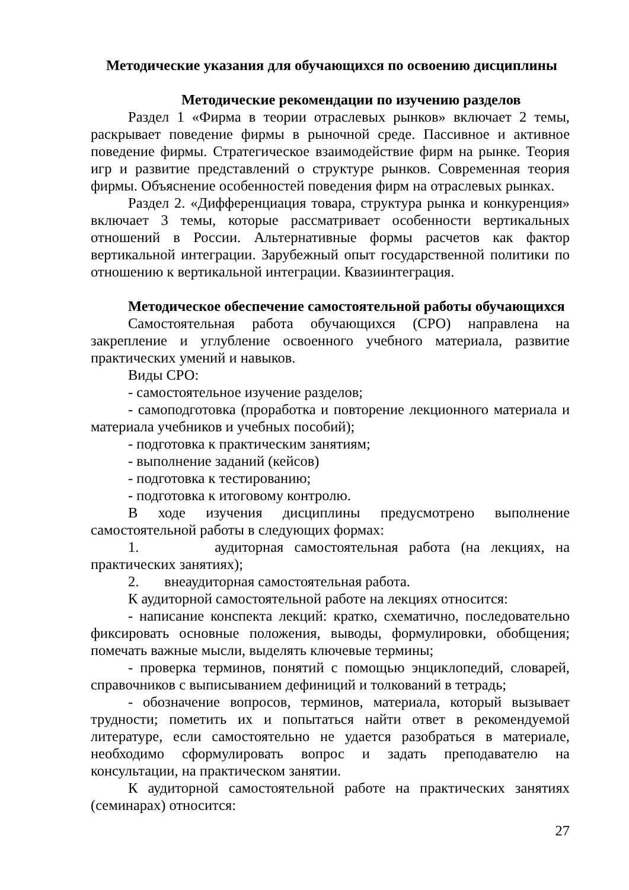Методические указания для обучающихся по освоению дисциплины
Методические рекомендации по изучению разделов
Раздел 1 «Фирма в теории отраслевых рынков» включает 2 темы, раскрывает поведение фирмы в рыночной среде. Пассивное и активное поведение фирмы. Стратегическое взаимодействие фирм на рынке. Теория игр и развитие представлений о структуре рынков. Современная теория фирмы. Объяснение особенностей поведения фирм на отраслевых рынках.
Раздел 2. «Дифференциация товара, структура рынка и конкуренция» включает 3 темы, которые рассматривает особенности вертикальных отношений в России. Альтернативные формы расчетов как фактор вертикальной интеграции. Зарубежный опыт государственной политики по отношению к вертикальной интеграции. Квазиинтеграция.
Методическое обеспечение самостоятельной работы обучающихся
Самостоятельная работа обучающихся (СРО) направлена на закрепление и углубление освоенного учебного материала, развитие практических умений и навыков.
Виды СРО:
- самостоятельное изучение разделов;
- самоподготовка (проработка и повторение лекционного материала и материала учебников и учебных пособий);
- подготовка к практическим занятиям;
- выполнение заданий (кейсов)
- подготовка к тестированию;
- подготовка к итоговому контролю.
В ходе изучения дисциплины предусмотрено выполнение самостоятельной работы в следующих формах:
1. аудиторная самостоятельная работа (на лекциях, на практических занятиях);
2. внеаудиторная самостоятельная работа.
К аудиторной самостоятельной работе на лекциях относится:
- написание конспекта лекций: кратко, схематично, последовательно фиксировать основные положения, выводы, формулировки, обобщения; помечать важные мысли, выделять ключевые термины;
- проверка терминов, понятий с помощью энциклопедий, словарей, справочников с выписыванием дефиниций и толкований в тетрадь;
- обозначение вопросов, терминов, материала, который вызывает трудности; пометить их и попытаться найти ответ в рекомендуемой литературе, если самостоятельно не удается разобраться в материале, необходимо сформулировать вопрос и задать преподавателю на консультации, на практическом занятии.
К аудиторной самостоятельной работе на практических занятиях (семинарах) относится:
27